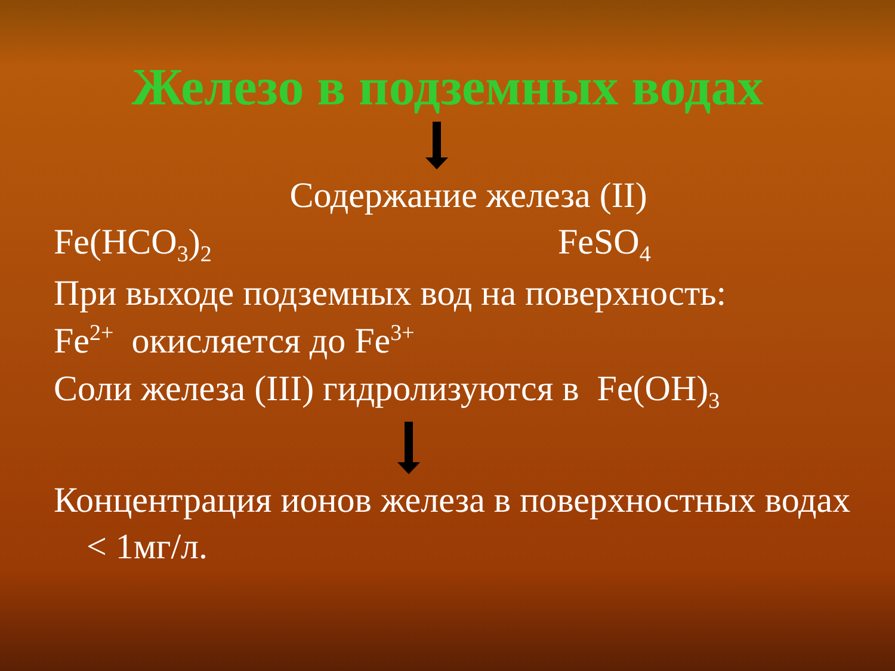Железо в подземных водах
Содержание железа (II)
Fe(HCO<sub>3</sub>)<sub>2</sub>
FeSO<sub>4</sub>
При выходе подземных вод на поверхность:
Fe<sup>2+</sup> окисляется до Fe<sup>3+</sup>
Соли железа (III) гидролизуются в Fe(OH)<sub>3</sub>
Концентрация ионов железа в поверхностных водах
< 1мг/л.